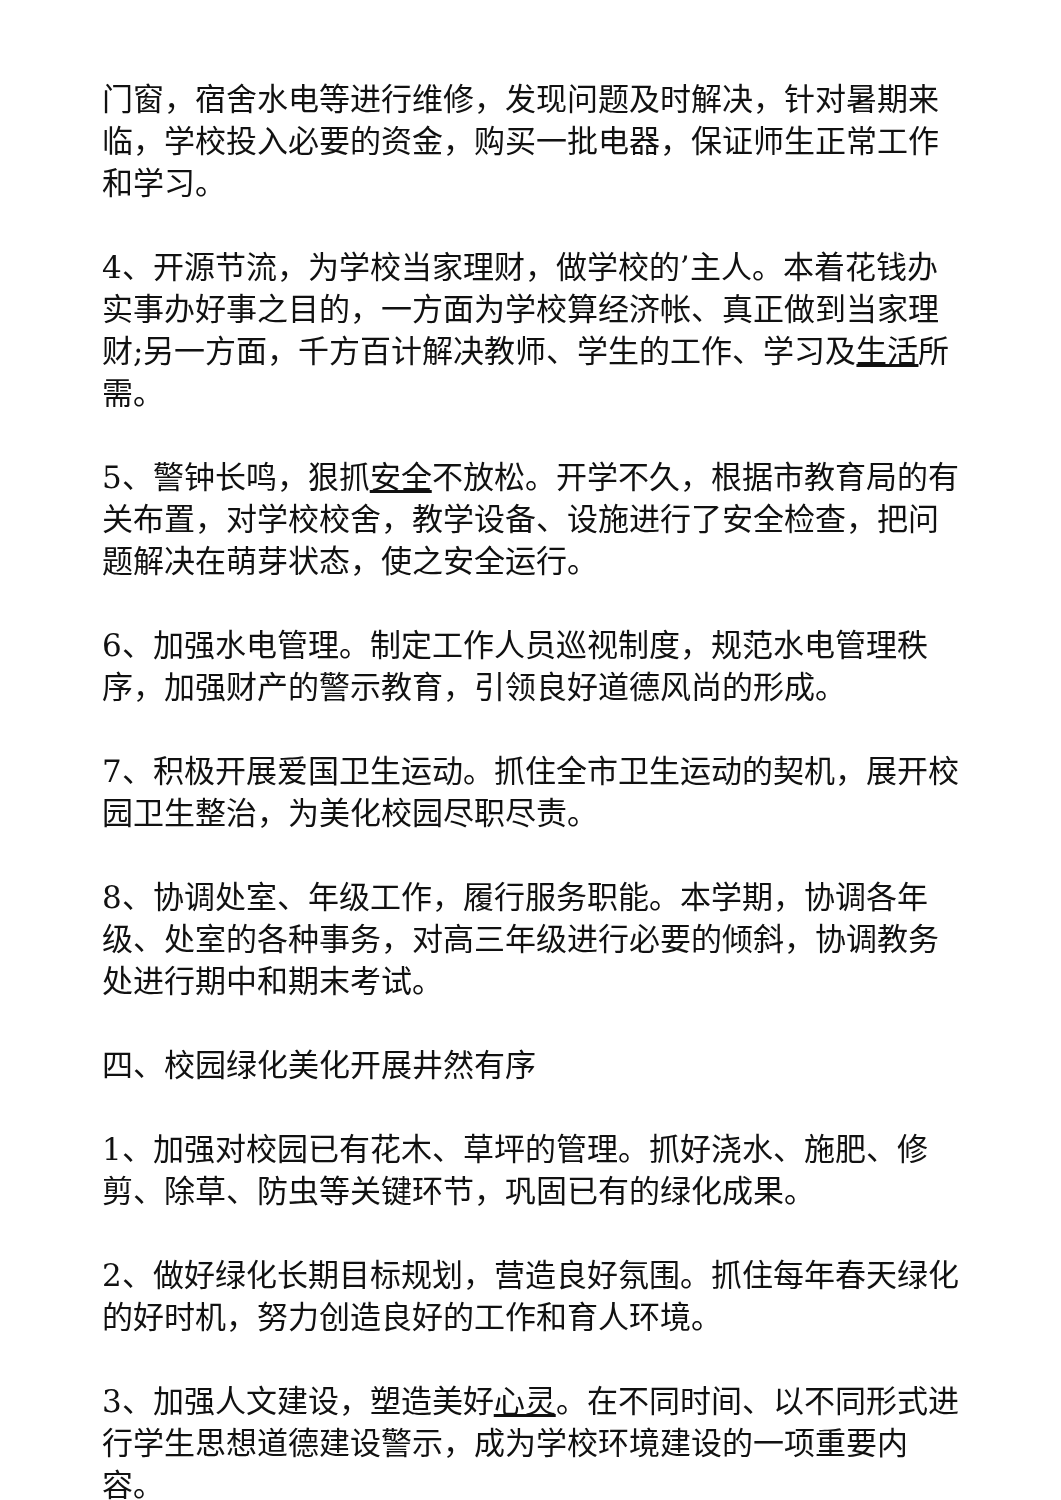门窗，宿舍水电等进行维修，发现问题及时解决，针对暑期来临，学校投入必要的资金，购买一批电器，保证师生正常工作和学习。
4、开源节流，为学校当家理财，做学校的’主人。本着花钱办实事办好事之目的，一方面为学校算经济帐、真正做到当家理财;另一方面，千方百计解决教师、学生的工作、学习及生活所需。
5、警钟长鸣，狠抓安全不放松。开学不久，根据市教育局的有关布置，对学校校舍，教学设备、设施进行了安全检查，把问题解决在萌芽状态，使之安全运行。
6、加强水电管理。制定工作人员巡视制度，规范水电管理秩序，加强财产的警示教育，引领良好道德风尚的形成。
7、积极开展爱国卫生运动。抓住全市卫生运动的契机，展开校园卫生整治，为美化校园尽职尽责。
8、协调处室、年级工作，履行服务职能。本学期，协调各年级、处室的各种事务，对高三年级进行必要的倾斜，协调教务处进行期中和期末考试。
四、校园绿化美化开展井然有序
1、加强对校园已有花木、草坪的管理。抓好浇水、施肥、修剪、除草、防虫等关键环节，巩固已有的绿化成果。
2、做好绿化长期目标规划，营造良好氛围。抓住每年春天绿化的好时机，努力创造良好的工作和育人环境。
3、加强人文建设，塑造美好心灵。在不同时间、以不同形式进行学生思想道德建设警示，成为学校环境建设的一项重要内容。